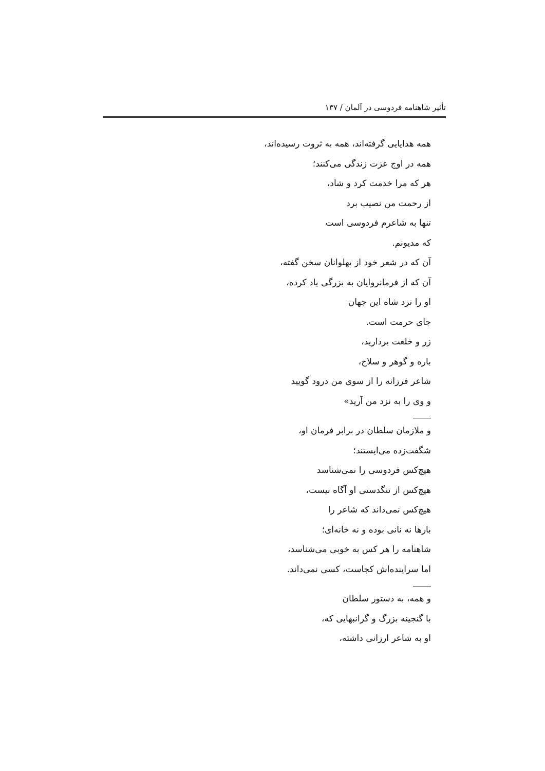تأثیر شاهنامه فردوسی در آلمان / ۱۳۷
همه هدایایی گرفته‌اند، همه به ثروت رسیده‌اند،
همه در اوج عزت زندگی می‌کنند؛
هر که مرا خدمت کرد و شاد،
از رحمت من نصیب برد
تنها به شاعرم فردوسی است
که مدیونم.
آن که در شعر خود از پهلوانان سخن گفته،
آن که از فرمانروایان به بزرگی یاد کرده،
او را نزد شاه این جهان
جای حرمت است.
زر و خلعت بردارید،
باره و گوهر و سلاح،
شاعر فرزانه را از سوی من درود گویید
و وی را به نزد من آرید»
و ملازمان سلطان در برابر فرمان او،
شگفت‌زده می‌ایستند؛
هیچ‌کس فردوسی را نمی‌شناسد
هیچ‌کس از تنگدستی او آگاه نیست،
هیچ‌کس نمی‌داند که شاعر را
بارها نه نانی بوده و نه خانه‌ای؛
شاهنامه را هر کس به خوبی می‌شناسد،
اما سراینده‌اش کجاست، کسی نمی‌داند.
و همه، به دستور سلطان
با گنجینه بزرگ و گرانبهایی که،
او به شاعر ارزانی داشته،